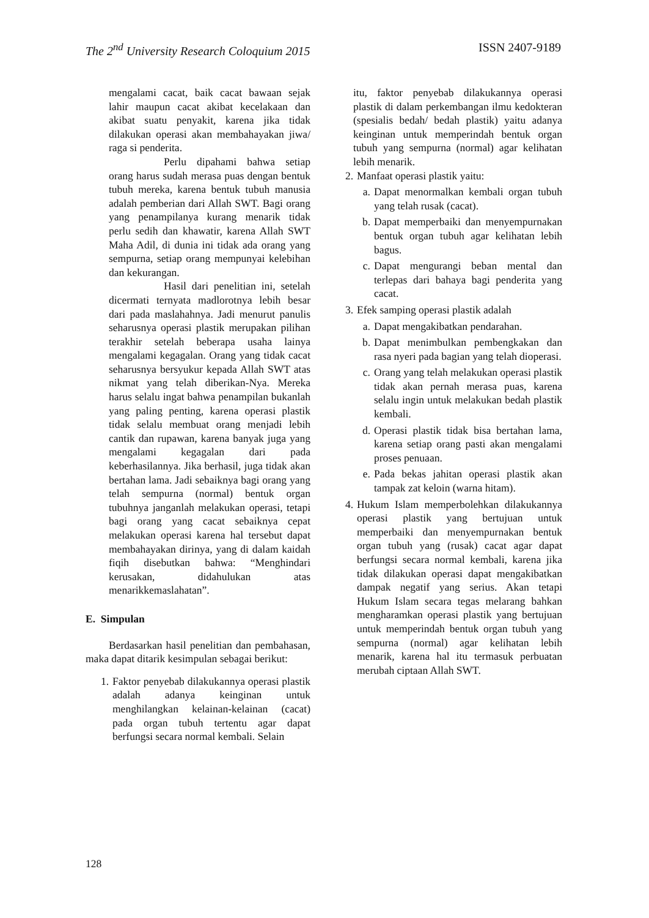The 2<sup>nd</sup> University Research Coloquium 2015 ISSN 2407-9189
mengalami cacat, baik cacat bawaan sejak lahir maupun cacat akibat kecelakaan dan akibat suatu penyakit, karena jika tidak dilakukan operasi akan membahayakan jiwa/ raga si penderita.
Perlu dipahami bahwa setiap orang harus sudah merasa puas dengan bentuk tubuh mereka, karena bentuk tubuh manusia adalah pemberian dari Allah SWT. Bagi orang yang penampilanya kurang menarik tidak perlu sedih dan khawatir, karena Allah SWT Maha Adil, di dunia ini tidak ada orang yang sempurna, setiap orang mempunyai kelebihan dan kekurangan.
Hasil dari penelitian ini, setelah dicermati ternyata madlorotnya lebih besar dari pada maslahahnya. Jadi menurut panulis seharusnya operasi plastik merupakan pilihan terakhir setelah beberapa usaha lainya mengalami kegagalan. Orang yang tidak cacat seharusnya bersyukur kepada Allah SWT atas nikmat yang telah diberikan-Nya. Mereka harus selalu ingat bahwa penampilan bukanlah yang paling penting, karena operasi plastik tidak selalu membuat orang menjadi lebih cantik dan rupawan, karena banyak juga yang mengalami kegagalan dari pada keberhasilannya. Jika berhasil, juga tidak akan bertahan lama. Jadi sebaiknya bagi orang yang telah sempurna (normal) bentuk organ tubuhnya janganlah melakukan operasi, tetapi bagi orang yang cacat sebaiknya cepat melakukan operasi karena hal tersebut dapat membahayakan dirinya, yang di dalam kaidah fiqih disebutkan bahwa: “Menghindari kerusakan, didahulukan atas menarikkemaslahatan”.
E. Simpulan
Berdasarkan hasil penelitian dan pembahasan, maka dapat ditarik kesimpulan sebagai berikut:
1. Faktor penyebab dilakukannya operasi plastik adalah adanya keinginan untuk menghilangkan kelainan-kelainan (cacat) pada organ tubuh tertentu agar dapat berfungsi secara normal kembali. Selain
itu, faktor penyebab dilakukannya operasi plastik di dalam perkembangan ilmu kedokteran (spesialis bedah/ bedah plastik) yaitu adanya keinginan untuk memperindah bentuk organ tubuh yang sempurna (normal) agar kelihatan lebih menarik.
2. Manfaat operasi plastik yaitu:
a. Dapat menormalkan kembali organ tubuh yang telah rusak (cacat).
b. Dapat memperbaiki dan menyempurnakan bentuk organ tubuh agar kelihatan lebih bagus.
c. Dapat mengurangi beban mental dan terlepas dari bahaya bagi penderita yang cacat.
3. Efek samping operasi plastik adalah
a. Dapat mengakibatkan pendarahan.
b. Dapat menimbulkan pembengkakan dan rasa nyeri pada bagian yang telah dioperasi.
c. Orang yang telah melakukan operasi plastik tidak akan pernah merasa puas, karena selalu ingin untuk melakukan bedah plastik kembali.
d. Operasi plastik tidak bisa bertahan lama, karena setiap orang pasti akan mengalami proses penuaan.
e. Pada bekas jahitan operasi plastik akan tampak zat keloin (warna hitam).
4. Hukum Islam memperbolehkan dilakukannya operasi plastik yang bertujuan untuk memperbaiki dan menyempurnakan bentuk organ tubuh yang (rusak) cacat agar dapat berfungsi secara normal kembali, karena jika tidak dilakukan operasi dapat mengakibatkan dampak negatif yang serius. Akan tetapi Hukum Islam secara tegas melarang bahkan mengharamkan operasi plastik yang bertujuan untuk memperindah bentuk organ tubuh yang sempurna (normal) agar kelihatan lebih menarik, karena hal itu termasuk perbuatan merubah ciptaan Allah SWT.
128